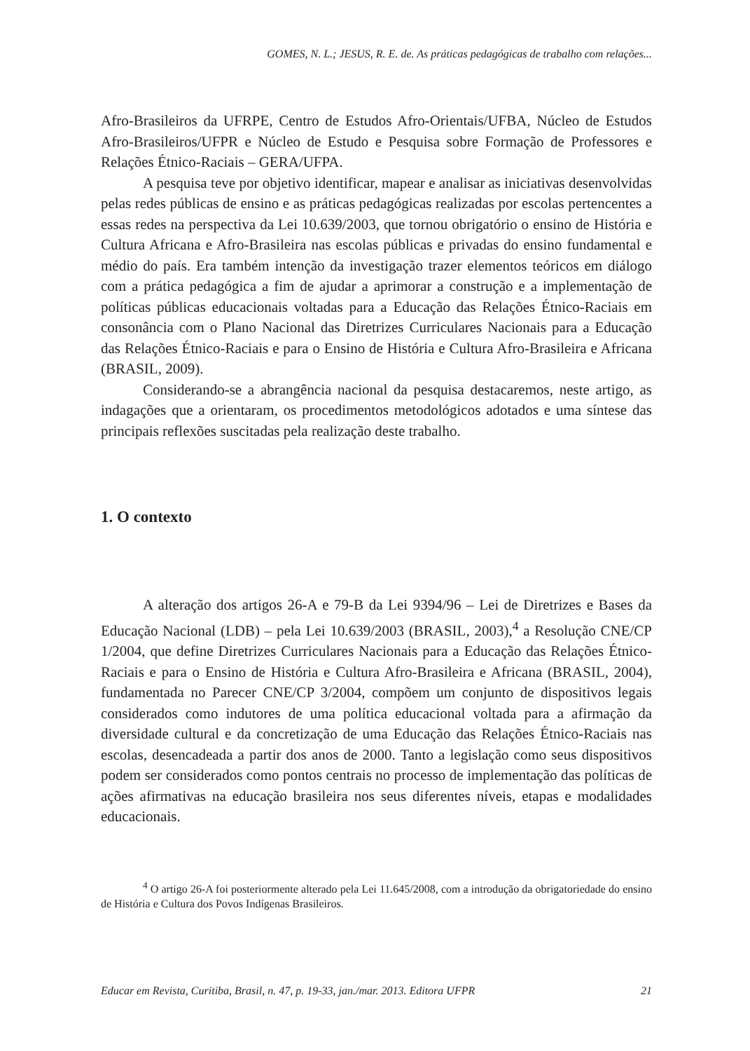GOMES, N. L.; JESUS, R. E. de. As práticas pedagógicas de trabalho com relações...
Afro-Brasileiros da UFRPE, Centro de Estudos Afro-Orientais/UFBA, Núcleo de Estudos Afro-Brasileiros/UFPR e Núcleo de Estudo e Pesquisa sobre Formação de Professores e Relações Étnico-Raciais – GERA/UFPA.
A pesquisa teve por objetivo identificar, mapear e analisar as iniciativas desenvolvidas pelas redes públicas de ensino e as práticas pedagógicas realizadas por escolas pertencentes a essas redes na perspectiva da Lei 10.639/2003, que tornou obrigatório o ensino de História e Cultura Africana e Afro-Brasileira nas escolas públicas e privadas do ensino fundamental e médio do país. Era também intenção da investigação trazer elementos teóricos em diálogo com a prática pedagógica a fim de ajudar a aprimorar a construção e a implementação de políticas públicas educacionais voltadas para a Educação das Relações Étnico-Raciais em consonância com o Plano Nacional das Diretrizes Curriculares Nacionais para a Educação das Relações Étnico-Raciais e para o Ensino de História e Cultura Afro-Brasileira e Africana (BRASIL, 2009).
Considerando-se a abrangência nacional da pesquisa destacaremos, neste artigo, as indagações que a orientaram, os procedimentos metodológicos adotados e uma síntese das principais reflexões suscitadas pela realização deste trabalho.
1. O contexto
A alteração dos artigos 26-A e 79-B da Lei 9394/96 – Lei de Diretrizes e Bases da Educação Nacional (LDB) – pela Lei 10.639/2003 (BRASIL, 2003),<sup>4</sup> a Resolução CNE/CP 1/2004, que define Diretrizes Curriculares Nacionais para a Educação das Relações Étnico-Raciais e para o Ensino de História e Cultura Afro-Brasileira e Africana (BRASIL, 2004), fundamentada no Parecer CNE/CP 3/2004, compõem um conjunto de dispositivos legais considerados como indutores de uma política educacional voltada para a afirmação da diversidade cultural e da concretização de uma Educação das Relações Étnico-Raciais nas escolas, desencadeada a partir dos anos de 2000. Tanto a legislação como seus dispositivos podem ser considerados como pontos centrais no processo de implementação das políticas de ações afirmativas na educação brasileira nos seus diferentes níveis, etapas e modalidades educacionais.
<sup>4</sup> O artigo 26-A foi posteriormente alterado pela Lei 11.645/2008, com a introdução da obrigatoriedade do ensino de História e Cultura dos Povos Indígenas Brasileiros.
Educar em Revista, Curitiba, Brasil, n. 47, p. 19-33, jan./mar. 2013. Editora UFPR 21